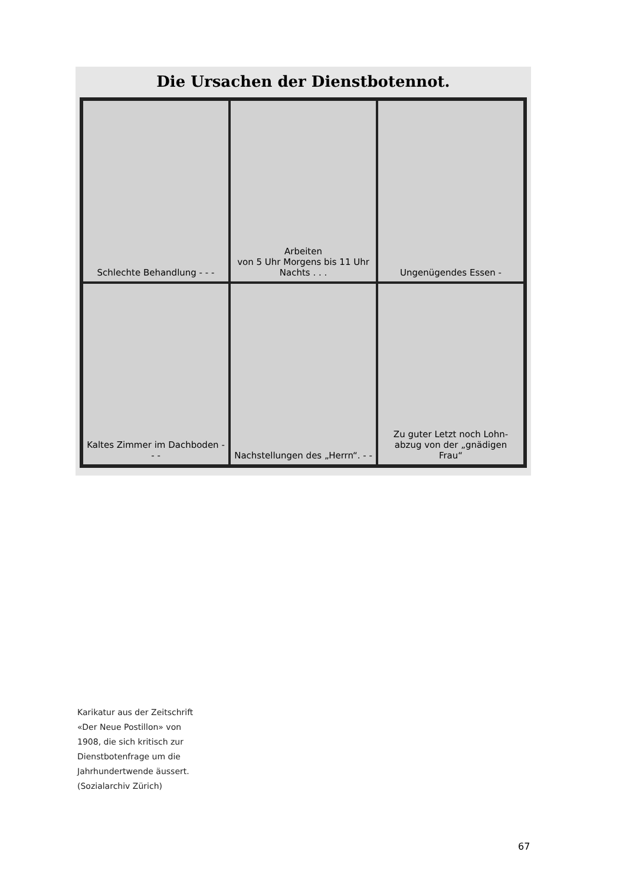Die Ursachen der Dienstbotennot.
Schlechte Behandlung - - -
Arbeiten
von 5 Uhr Morgens bis 11 Uhr Nachts . . .
Ungenügendes Essen -
Kaltes Zimmer im Dachboden - - -
Nachstellungen des „Herrn“. - -
Zu guter Letzt noch Lohn-
abzug von der „gnädigen Frau“
Karikatur aus der Zeitschrift
«Der Neue Postillon» von
1908, die sich kritisch zur
Dienstbotenfrage um die
Jahrhundertwende äussert.
(Sozialarchiv Zürich)
67